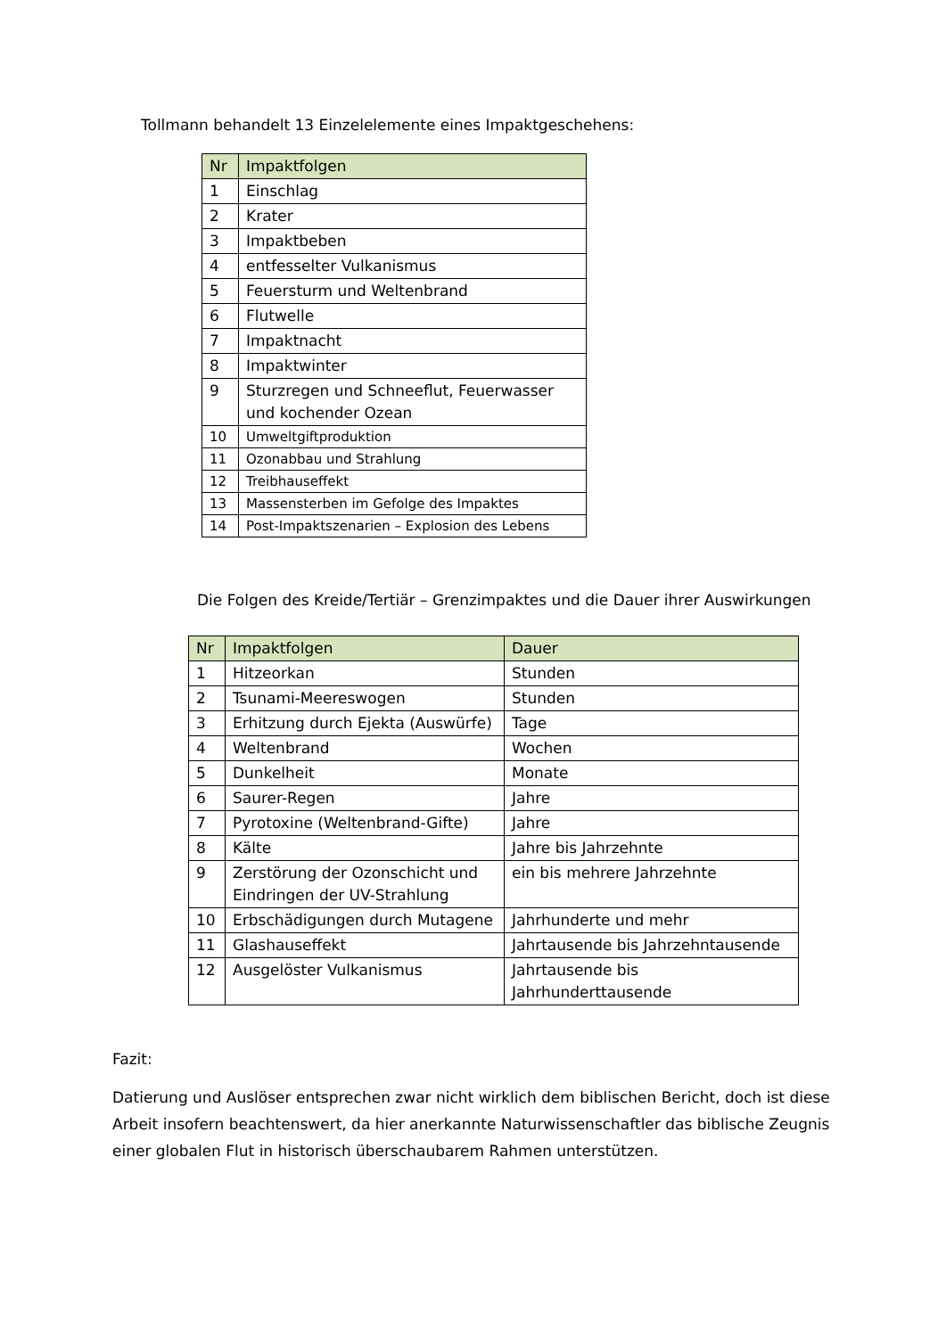Tollmann behandelt 13 Einzelelemente eines Impaktgeschehens:
| Nr | Impaktfolgen |
| --- | --- |
| 1 | Einschlag |
| 2 | Krater |
| 3 | Impaktbeben |
| 4 | entfesselter Vulkanismus |
| 5 | Feuersturm und Weltenbrand |
| 6 | Flutwelle |
| 7 | Impaktnacht |
| 8 | Impaktwinter |
| 9 | Sturzregen und Schneeflut, Feuerwasser und kochender Ozean |
| 10 | Umweltgiftproduktion |
| 11 | Ozonabbau und Strahlung |
| 12 | Treibhauseffekt |
| 13 | Massensterben im Gefolge des Impaktes |
| 14 | Post-Impaktszenarien – Explosion des Lebens |
Die Folgen des Kreide/Tertiär – Grenzimpaktes und die Dauer ihrer Auswirkungen
| Nr | Impaktfolgen | Dauer |
| --- | --- | --- |
| 1 | Hitzeorkan | Stunden |
| 2 | Tsunami-Meereswogen | Stunden |
| 3 | Erhitzung durch Ejekta (Auswürfe) | Tage |
| 4 | Weltenbrand | Wochen |
| 5 | Dunkelheit | Monate |
| 6 | Saurer-Regen | Jahre |
| 7 | Pyrotoxine (Weltenbrand-Gifte) | Jahre |
| 8 | Kälte | Jahre bis Jahrzehnte |
| 9 | Zerstörung der Ozonschicht und Eindringen der UV-Strahlung | ein bis mehrere Jahrzehnte |
| 10 | Erbschädigungen durch Mutagene | Jahrhunderte und mehr |
| 11 | Glashauseffekt | Jahrtausende bis Jahrzehntausende |
| 12 | Ausgelöster Vulkanismus | Jahrtausende bis Jahrhunderttausende |
Fazit:
Datierung und Auslöser entsprechen zwar nicht wirklich dem biblischen Bericht, doch ist diese Arbeit insofern beachtenswert, da hier anerkannte Naturwissenschaftler das biblische Zeugnis einer globalen Flut in historisch überschaubarem Rahmen unterstützen.